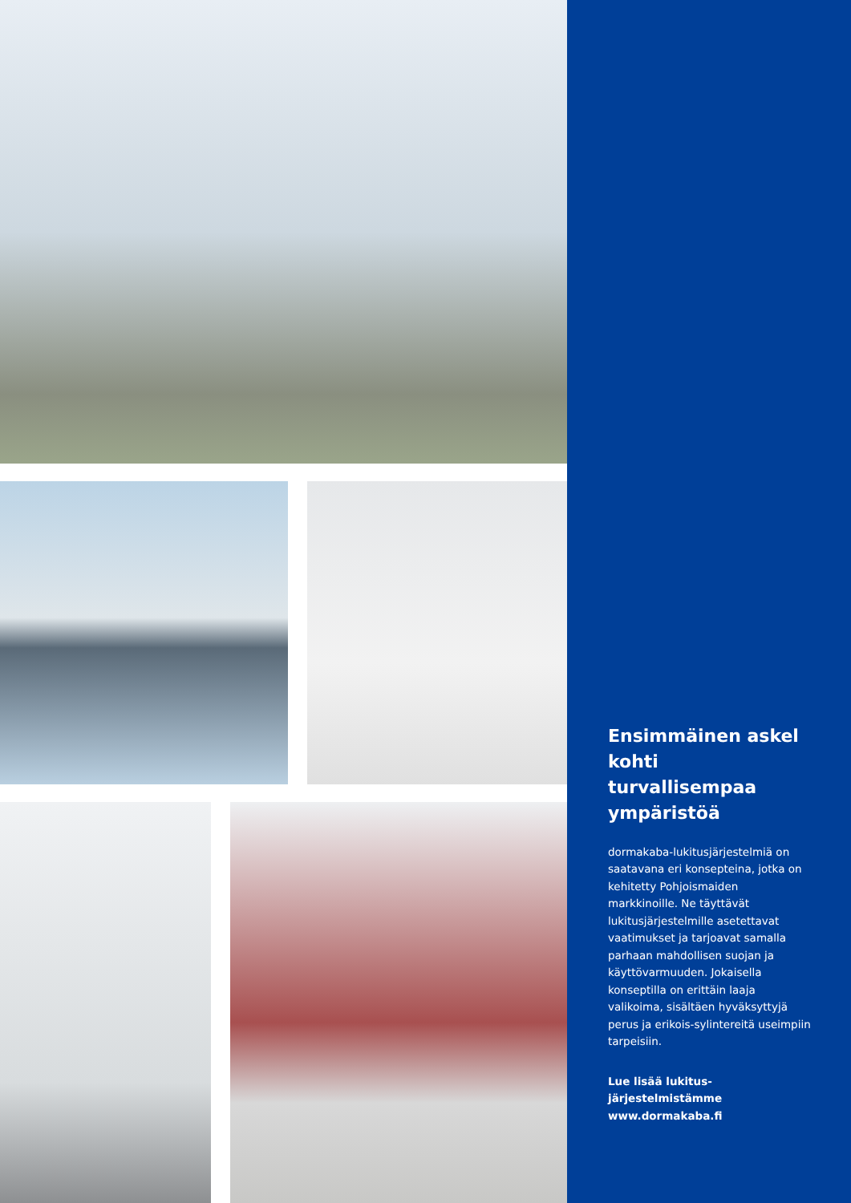Ensimmäinen askel kohti turvallisempaa ympäristöä
dormakaba-lukitusjärjestelmiä on saatavana eri konsepteina, jotka on kehitetty Pohjoismaiden markkinoille. Ne täyttävät lukitusjärjestelmille asetettavat vaatimukset ja tarjoavat samalla parhaan mahdollisen suojan ja käyttövarmuuden. Jokaisella konseptilla on erittäin laaja valikoima, sisältäen hyväksyttyjä perus ja erikois-sylintereitä useimpiin tarpeisiin.
Lue lisää lukitus-
järjestelmistämme
www.dormakaba.fi